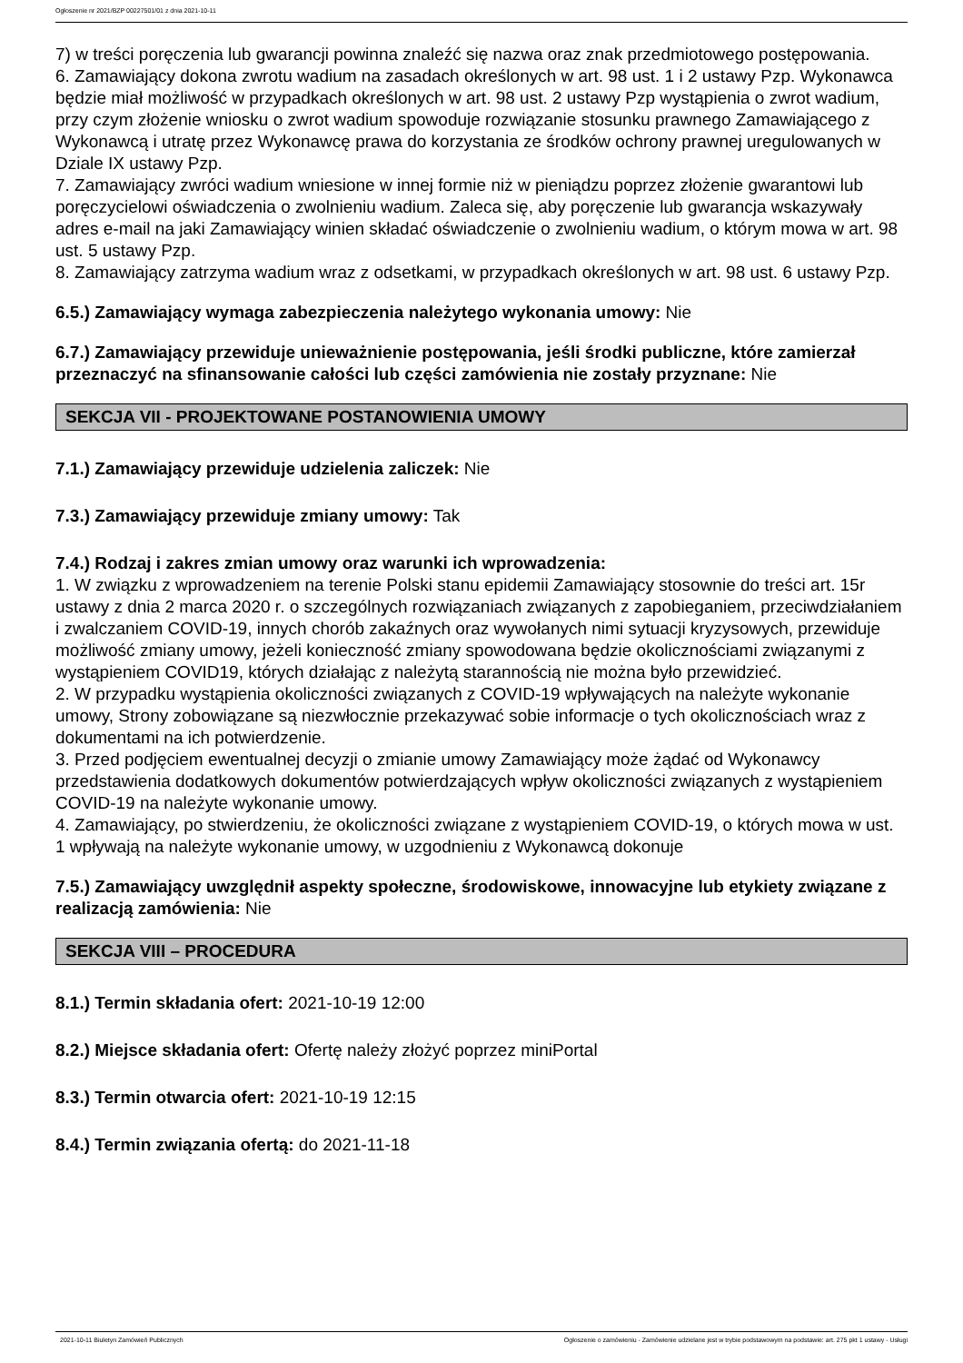Ogłoszenie nr 2021/BZP 00227501/01 z dnia 2021-10-11
7) w treści poręczenia lub gwarancji powinna znaleźć się nazwa oraz znak przedmiotowego postępowania.
6. Zamawiający dokona zwrotu wadium na zasadach określonych w art. 98 ust. 1 i 2 ustawy Pzp. Wykonawca będzie miał możliwość w przypadkach określonych w art. 98 ust. 2 ustawy Pzp wystąpienia o zwrot wadium, przy czym złożenie wniosku o zwrot wadium spowoduje rozwiązanie stosunku prawnego Zamawiającego z Wykonawcą i utratę przez Wykonawcę prawa do korzystania ze środków ochrony prawnej uregulowanych w Dziale IX ustawy Pzp.
7. Zamawiający zwróci wadium wniesione w innej formie niż w pieniądzu poprzez złożenie gwarantowi lub poręczycielowi oświadczenia o zwolnieniu wadium. Zaleca się, aby poręczenie lub gwarancja wskazywały adres e-mail na jaki Zamawiający winien składać oświadczenie o zwolnieniu wadium, o którym mowa w art. 98 ust. 5 ustawy Pzp.
8. Zamawiający zatrzyma wadium wraz z odsetkami, w przypadkach określonych w art. 98 ust. 6 ustawy Pzp.
6.5.) Zamawiający wymaga zabezpieczenia należytego wykonania umowy: Nie
6.7.) Zamawiający przewiduje unieważnienie postępowania, jeśli środki publiczne, które zamierzał przeznaczyć na sfinansowanie całości lub części zamówienia nie zostały przyznane: Nie
SEKCJA VII - PROJEKTOWANE POSTANOWIENIA UMOWY
7.1.) Zamawiający przewiduje udzielenia zaliczek: Nie
7.3.) Zamawiający przewiduje zmiany umowy: Tak
7.4.) Rodzaj i zakres zmian umowy oraz warunki ich wprowadzenia:
1. W związku z wprowadzeniem na terenie Polski stanu epidemii Zamawiający stosownie do treści art. 15r ustawy z dnia 2 marca 2020 r. o szczególnych rozwiązaniach związanych z zapobieganiem, przeciwdziałaniem i zwalczaniem COVID-19, innych chorób zakaźnych oraz wywołanych nimi sytuacji kryzysowych, przewiduje możliwość zmiany umowy, jeżeli konieczność zmiany spowodowana będzie okolicznościami związanymi z wystąpieniem COVID19, których działając z należytą starannością nie można było przewidzieć.
2. W przypadku wystąpienia okoliczności związanych z COVID-19 wpływających na należyte wykonanie umowy, Strony zobowiązane są niezwłocznie przekazywać sobie informacje o tych okolicznościach wraz z dokumentami na ich potwierdzenie.
3. Przed podjęciem ewentualnej decyzji o zmianie umowy Zamawiający może żądać od Wykonawcy przedstawienia dodatkowych dokumentów potwierdzających wpływ okoliczności związanych z wystąpieniem COVID-19 na należyte wykonanie umowy.
4. Zamawiający, po stwierdzeniu, że okoliczności związane z wystąpieniem COVID-19, o których mowa w ust. 1 wpływają na należyte wykonanie umowy, w uzgodnieniu z Wykonawcą dokonuje
7.5.) Zamawiający uwzględnił aspekty społeczne, środowiskowe, innowacyjne lub etykiety związane z realizacją zamówienia: Nie
SEKCJA VIII – PROCEDURA
8.1.) Termin składania ofert: 2021-10-19 12:00
8.2.) Miejsce składania ofert: Ofertę należy złożyć poprzez miniPortal
8.3.) Termin otwarcia ofert: 2021-10-19 12:15
8.4.) Termin związania ofertą: do 2021-11-18
2021-10-11 Biuletyn Zamówień Publicznych Ogłoszenie o zamówieniu - Zamówienie udzielane jest w trybie podstawowym na podstawie: art. 275 pkt 1 ustawy - Usługi